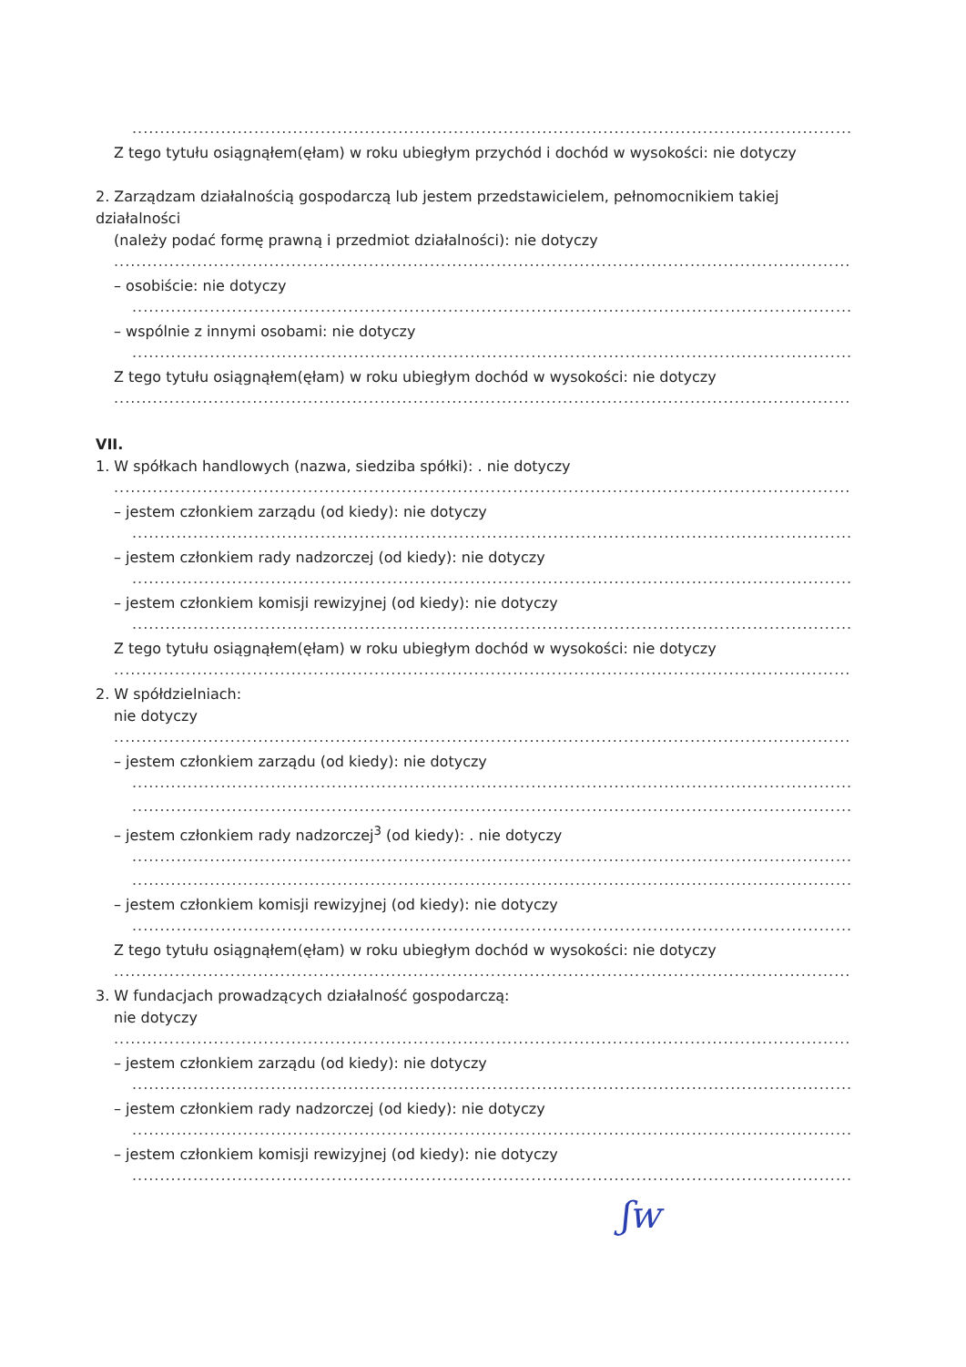..................................................................................................................................................................
Z tego tytułu osiągnąłem(ęłam) w roku ubiegłym przychód i dochód w wysokości: nie dotyczy
2. Zarządzam działalnością gospodarczą lub jestem przedstawicielem, pełnomocnikiem takiej działalności
(należy podać formę prawną i przedmiot działalności): nie dotyczy
.......................................................................................................................................................................
– osobiście: nie dotyczy
.....................................................................................................................................................................
– wspólnie z innymi osobami: nie dotyczy
.....................................................................................................................................................................
Z tego tytułu osiągnąłem(ęłam) w roku ubiegłym dochód w wysokości: nie dotyczy
.......................................................................................................................................................................
VII.
1. W spółkach handlowych (nazwa, siedziba spółki): . nie dotyczy
.......................................................................................................................................................................
– jestem członkiem zarządu (od kiedy): nie dotyczy
.....................................................................................................................................................................
– jestem członkiem rady nadzorczej (od kiedy): nie dotyczy
.....................................................................................................................................................................
– jestem członkiem komisji rewizyjnej (od kiedy): nie dotyczy
.....................................................................................................................................................................
Z tego tytułu osiągnąłem(ęłam) w roku ubiegłym dochód w wysokości: nie dotyczy
.......................................................................................................................................................................
2. W spółdzielniach:
nie dotyczy
.......................................................................................................................................................................
– jestem członkiem zarządu (od kiedy): nie dotyczy
.....................................................................................................................................................................
.....................................................................................................................................................................
– jestem członkiem rady nadzorczej<sup>3</sup> (od kiedy): . nie dotyczy
.....................................................................................................................................................................
.....................................................................................................................................................................
– jestem członkiem komisji rewizyjnej (od kiedy): nie dotyczy
.....................................................................................................................................................................
Z tego tytułu osiągnąłem(ęłam) w roku ubiegłym dochód w wysokości: nie dotyczy
..............................................................................................................................................................
3. W fundacjach prowadzących działalność gospodarczą:
nie dotyczy
.......................................................................................................................................................................
– jestem członkiem zarządu (od kiedy): nie dotyczy
.....................................................................................................................................................................
– jestem członkiem rady nadzorczej (od kiedy): nie dotyczy
.....................................................................................................................................................................
– jestem członkiem komisji rewizyjnej (od kiedy): nie dotyczy
.....................................................................................................................................................................
ʃw